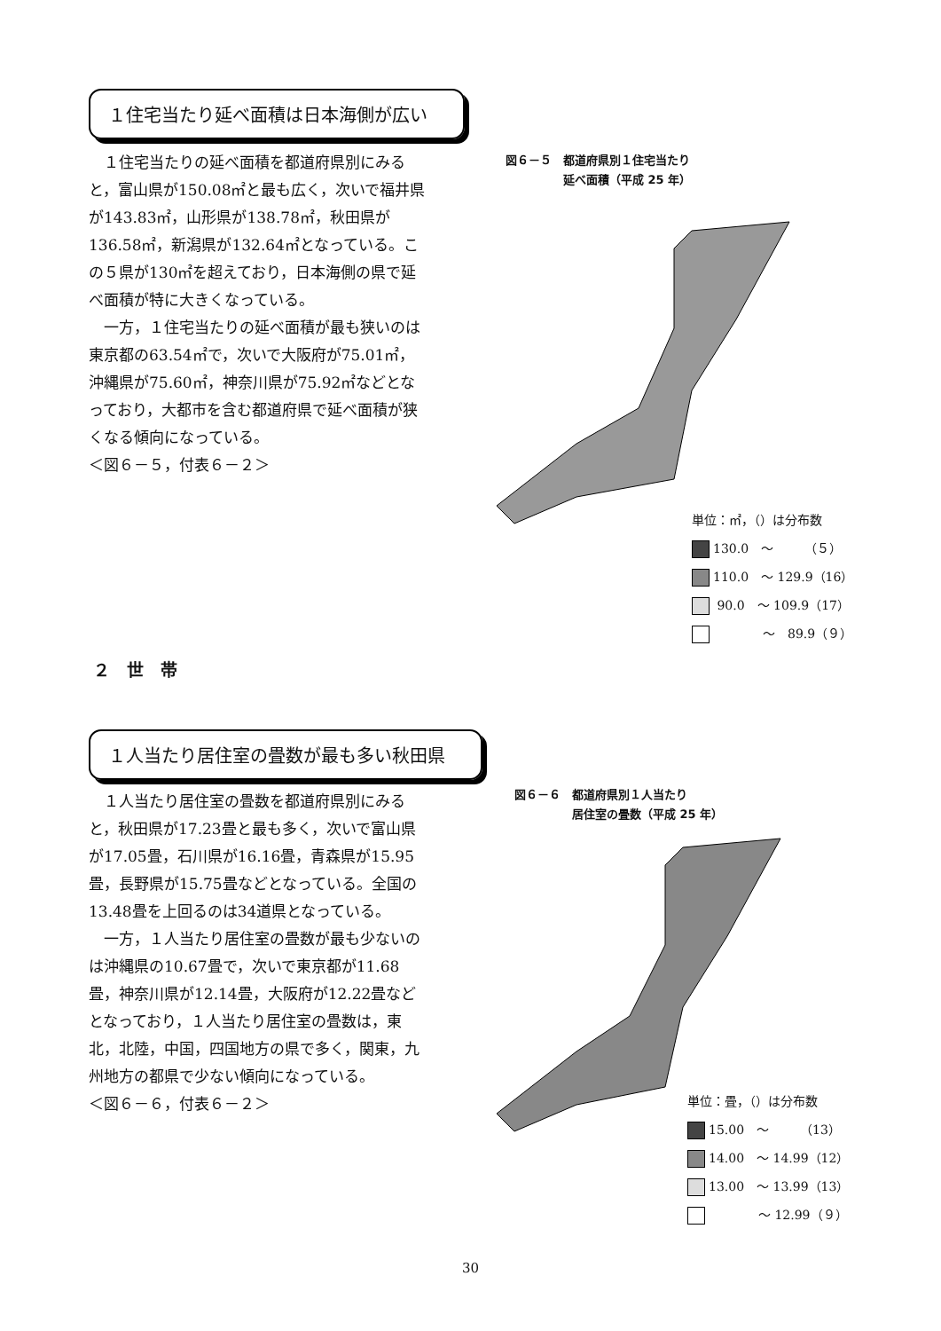１住宅当たり延べ面積は日本海側が広い
１住宅当たりの延べ面積を都道府県別にみると，富山県が150.08㎡と最も広く，次いで福井県が143.83㎡，山形県が138.78㎡，秋田県が136.58㎡，新潟県が132.64㎡となっている。この５県が130㎡を超えており，日本海側の県で延べ面積が特に大きくなっている。
一方，１住宅当たりの延べ面積が最も狭いのは東京都の63.54㎡で，次いで大阪府が75.01㎡，沖縄県が75.60㎡，神奈川県が75.92㎡などとなっており，大都市を含む都道府県で延べ面積が狭くなる傾向になっている。
＜図６－５，付表６－２＞
図６－５　都道府県別１住宅当たり
　　　　　延べ面積（平成 25 年）
単位：㎡，（）は分布数
130.0　～　　　（５）
110.0　～ 129.9（16）
90.0　～ 109.9（17）
　　　　～　89.9（９）
２　世　帯
１人当たり居住室の畳数が最も多い秋田県
１人当たり居住室の畳数を都道府県別にみると，秋田県が17.23畳と最も多く，次いで富山県が17.05畳，石川県が16.16畳，青森県が15.95畳，長野県が15.75畳などとなっている。全国の13.48畳を上回るのは34道県となっている。
一方，１人当たり居住室の畳数が最も少ないのは沖縄県の10.67畳で，次いで東京都が11.68畳，神奈川県が12.14畳，大阪府が12.22畳などとなっており，１人当たり居住室の畳数は，東北，北陸，中国，四国地方の県で多く，関東，九州地方の都県で少ない傾向になっている。
＜図６－６，付表６－２＞
図６－６　都道府県別１人当たり
　　　　　居住室の畳数（平成 25 年）
単位：畳，（）は分布数
15.00　～　　　（13）
14.00　～ 14.99（12）
13.00　～ 13.99（13）
　　　　～ 12.99（９）
30